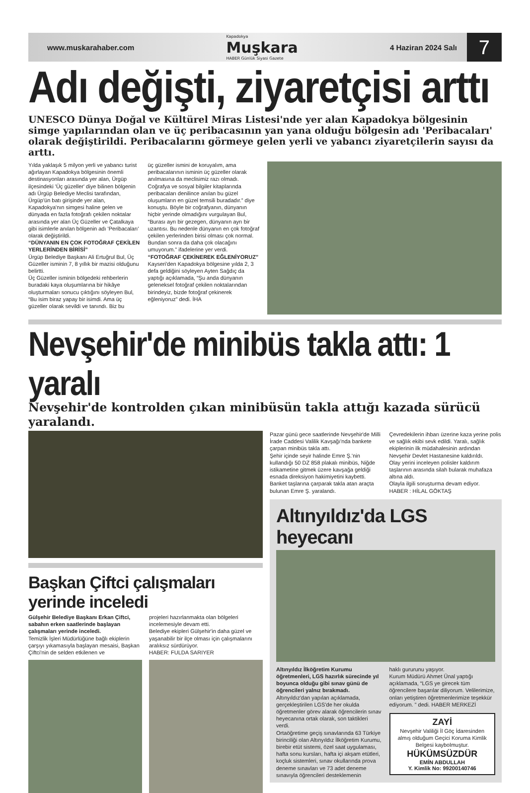www.muskarahaber.com Kapadokya
Muşkara
HABER Günlük Siyasi Gazete 4 Haziran 2024 Salı 7
Adı değişti, ziyaretçisi arttı
UNESCO Dünya Doğal ve Kültürel Miras Listesi'nde yer alan Kapadokya bölgesinin simge yapılarından olan ve üç peribacasının yan yana olduğu bölgesin adı 'Peribacaları' olarak değiştirildi. Peribacalarını görmeye gelen yerli ve yabancı ziyaretçilerin sayısı da arttı.
Yılda yaklaşık 5 milyon yerli ve yabancı turist ağırlayan Kapadokya bölgesinin önemli destinasyonları arasında yer alan, Ürgüp ilçesindeki 'Üç güzeller' diye bilinen bölgenin adı Ürgüp Belediye Meclisi tarafından, Ürgüp'ün batı girişinde yer alan, Kapadokya'nın simgesi haline gelen ve dünyada en fazla fotoğrafı çekilen noktalar arasında yer alan Üç Güzeller ve Çatalkaya gibi isimlerle anılan bölgenin adı 'Peribacaları' olarak değiştirildi.
“DÜNYANIN EN ÇOK FOTOĞRAF ÇEKİLEN YERLERİNDEN BİRİSİ”
Ürgüp Belediye Başkanı Ali Ertuğrul Bul, Üç Güzeller isminin 7, 8 yıllık bir mazisi olduğunu belirtti.
Üç Güzeller isminin bölgedeki rehberlerin buradaki kaya oluşumlarına bir hikâye oluşturmaları sonucu çıktığını söyleyen Bul, “Bu isim biraz yapay bir isimdi. Ama üç güzeller olarak sevildi ve tanındı. Biz bu
üç güzeller ismini de koruyalım, ama peribacalarının isminin üç güzeller olarak anılmasına da meclisimiz razı olmadı. Coğrafya ve sosyal bilgiler kitaplarında peribacaları denilince anılan bu güzel oluşumların en güzel temsili buradadır.” diye konuştu. Böyle bir coğrafyanın, dünyanın hiçbir yerinde olmadığını vurgulayan Bul, “Burası ayrı bir gezegen, dünyanın ayrı bir uzantısı. Bu nedenle dünyanın en çok fotoğraf çekilen yerlerinden birisi olması çok normal. Bundan sonra da daha çok olacağını umuyorum.” ifadelerine yer verdi.
“FOTOĞRAF ÇEKİNEREK EĞLENİYORUZ”
Kayseri'den Kapadokya bölgesine yılda 2, 3 defa geldiğini söyleyen Ayten Sağdıç da yaptığı açıklamada, “Şu anda dünyanın geleneksel fotoğraf çekilen noktalarından birindeyiz, bizde fotoğraf çekinerek eğleniyoruz” dedi. İHA
Nevşehir'de minibüs takla attı: 1 yaralı
Nevşehir'de kontrolden çıkan minibüsün takla attığı kazada sürücü yaralandı.
Başkan Çiftci çalışmaları yerinde inceledi
Gülşehir Belediye Başkanı Erkan Çiftci, sabahın erken saatlerinde başlayan çalışmaları yerinde inceledi.
Temizlik İşleri Müdürlüğüne bağlı ekiplerin çarşıyı yıkamasıyla başlayan mesaisi, Başkan Çiftci'nin de selden etkilenen ve
projeleri hazırlanmakta olan bölgeleri incelemesiyle devam etti.
Belediye ekipleri Gülşehir'in daha güzel ve yaşanabilir bir ilçe olması için çalışmalarını aralıksız sürdürüyor.
HABER: FULDA SARIYER
Pazar günü gece saatlerinde Nevşehir'de Milli İrade Caddesi Valilik Kavşağı'nda bankete çarpan minibüs takla attı.
Şehir içinde seyir halinde Emre Ş.'nin kullandığı 50 DZ 858 plakalı minibüs, Niğde istikametine gitmek üzere kavşağa geldiği esnada direksiyon hakimiyetini kaybetti. Banket taşlarına çarparak takla atan araçta bulunan Emre Ş. yaralandı.
Çevredekilerin ihbarı üzerine kaza yerine polis ve sağlık ekibi sevk edildi. Yaralı, sağlık ekiplerinin ilk müdahalesinin ardından Nevşehir Devlet Hastanesine kaldırıldı.
Olay yerini inceleyen polisler kaldırım taşlarının arasında silah bularak muhafaza altına aldı.
Olayla ilgili soruşturma devam ediyor.
HABER : HİLAL GÖKTAŞ
Altınyıldız'da LGS heyecanı
Altınyıldız İlköğretim Kurumu öğretmenleri, LGS hazırlık sürecinde yıl boyunca olduğu gibi sınav günü de öğrencileri yalnız bırakmadı.
Altınyıldız'dan yapılan açıklamada, gerçekleştirilen LGS'de her okulda öğretmenler görev alarak öğrencilerin sınav heyecanına ortak olarak, son taktikleri verdi.
Ortaöğretime geçiş sınavlarında 63 Türkiye birinciliği olan Altınyıldız İlköğretim Kurumu, birebir etüt sistemi, özel saat uygulaması, hafta sonu kursları, hafta içi akşam etütleri, koçluk sistemleri, sınav okullarında prova deneme sınavları ve 73 adet deneme sınavıyla öğrencileri desteklemenin
haklı gururunu yaşıyor.
Kurum Müdürü Ahmet Ünal yaptığı açıklamada, “LGS ye girecek tüm öğrencilere başarılar diliyorum. Velilerimize, onları yetiştiren öğretmenlerimize teşekkür ediyorum. ” dedi. HABER MERKEZİ
ZAYİ
Nevşehir Valiliği İl Göç İdaresinden almış olduğum Geçici Koruma Kimlik Belgesi kaybolmuştur.
HÜKÜMSÜZDÜR
EMİN ABDULLAH
Y. Kimlik No: 99200140746